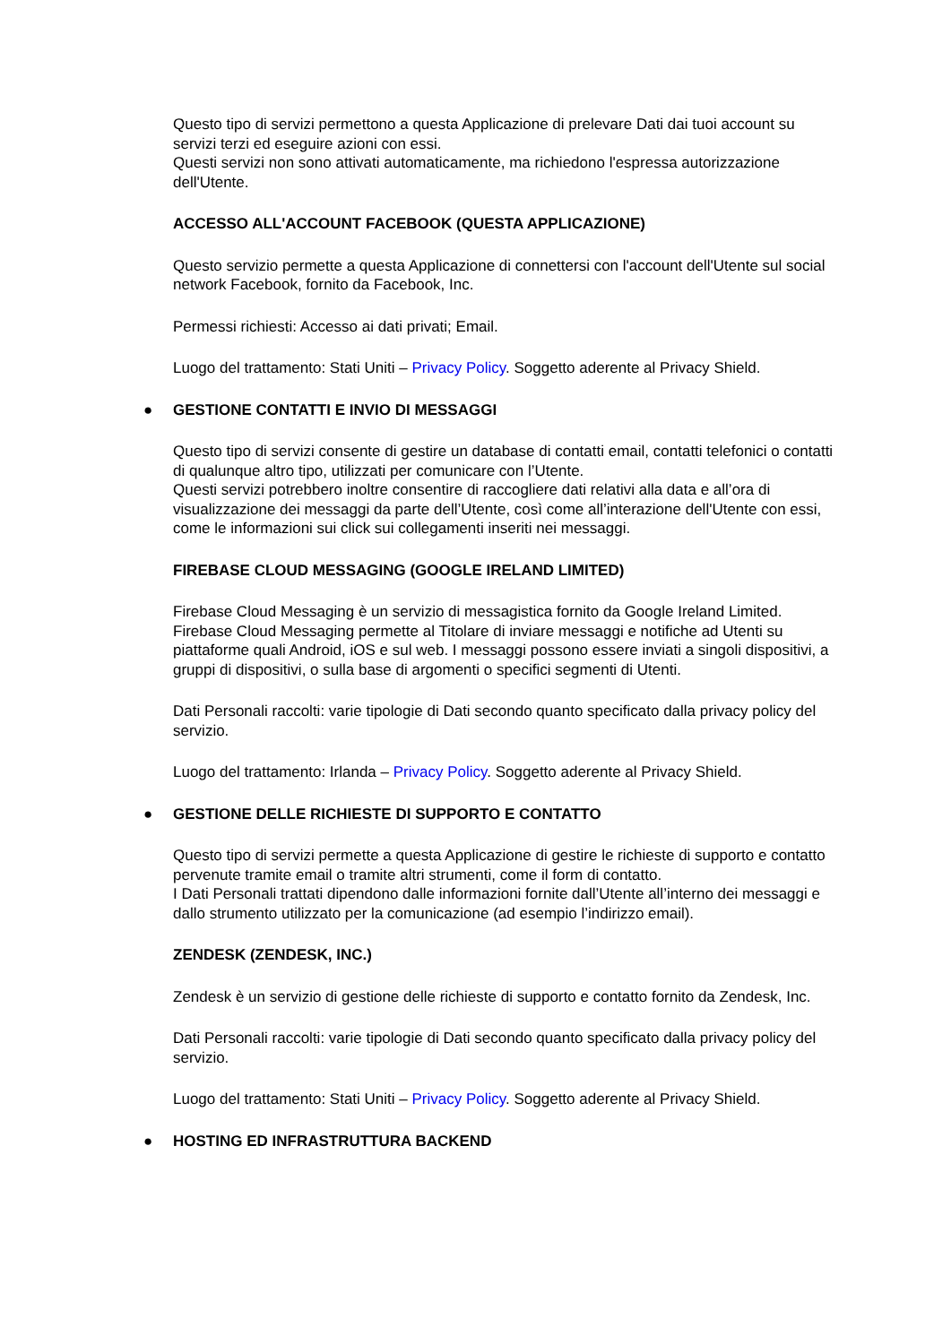Questo tipo di servizi permettono a questa Applicazione di prelevare Dati dai tuoi account su servizi terzi ed eseguire azioni con essi.
Questi servizi non sono attivati automaticamente, ma richiedono l'espressa autorizzazione dell'Utente.
ACCESSO ALL'ACCOUNT FACEBOOK (QUESTA APPLICAZIONE)
Questo servizio permette a questa Applicazione di connettersi con l'account dell'Utente sul social network Facebook, fornito da Facebook, Inc.
Permessi richiesti: Accesso ai dati privati; Email.
Luogo del trattamento: Stati Uniti – Privacy Policy. Soggetto aderente al Privacy Shield.
● GESTIONE CONTATTI E INVIO DI MESSAGGI
Questo tipo di servizi consente di gestire un database di contatti email, contatti telefonici o contatti di qualunque altro tipo, utilizzati per comunicare con l’Utente.
Questi servizi potrebbero inoltre consentire di raccogliere dati relativi alla data e all’ora di visualizzazione dei messaggi da parte dell’Utente, così come all’interazione dell'Utente con essi, come le informazioni sui click sui collegamenti inseriti nei messaggi.
FIREBASE CLOUD MESSAGING (GOOGLE IRELAND LIMITED)
Firebase Cloud Messaging è un servizio di messagistica fornito da Google Ireland Limited. Firebase Cloud Messaging permette al Titolare di inviare messaggi e notifiche ad Utenti su piattaforme quali Android, iOS e sul web. I messaggi possono essere inviati a singoli dispositivi, a gruppi di dispositivi, o sulla base di argomenti o specifici segmenti di Utenti.
Dati Personali raccolti: varie tipologie di Dati secondo quanto specificato dalla privacy policy del servizio.
Luogo del trattamento: Irlanda – Privacy Policy. Soggetto aderente al Privacy Shield.
● GESTIONE DELLE RICHIESTE DI SUPPORTO E CONTATTO
Questo tipo di servizi permette a questa Applicazione di gestire le richieste di supporto e contatto pervenute tramite email o tramite altri strumenti, come il form di contatto.
I Dati Personali trattati dipendono dalle informazioni fornite dall’Utente all’interno dei messaggi e dallo strumento utilizzato per la comunicazione (ad esempio l’indirizzo email).
ZENDESK (ZENDESK, INC.)
Zendesk è un servizio di gestione delle richieste di supporto e contatto fornito da Zendesk, Inc.
Dati Personali raccolti: varie tipologie di Dati secondo quanto specificato dalla privacy policy del servizio.
Luogo del trattamento: Stati Uniti – Privacy Policy. Soggetto aderente al Privacy Shield.
● HOSTING ED INFRASTRUTTURA BACKEND